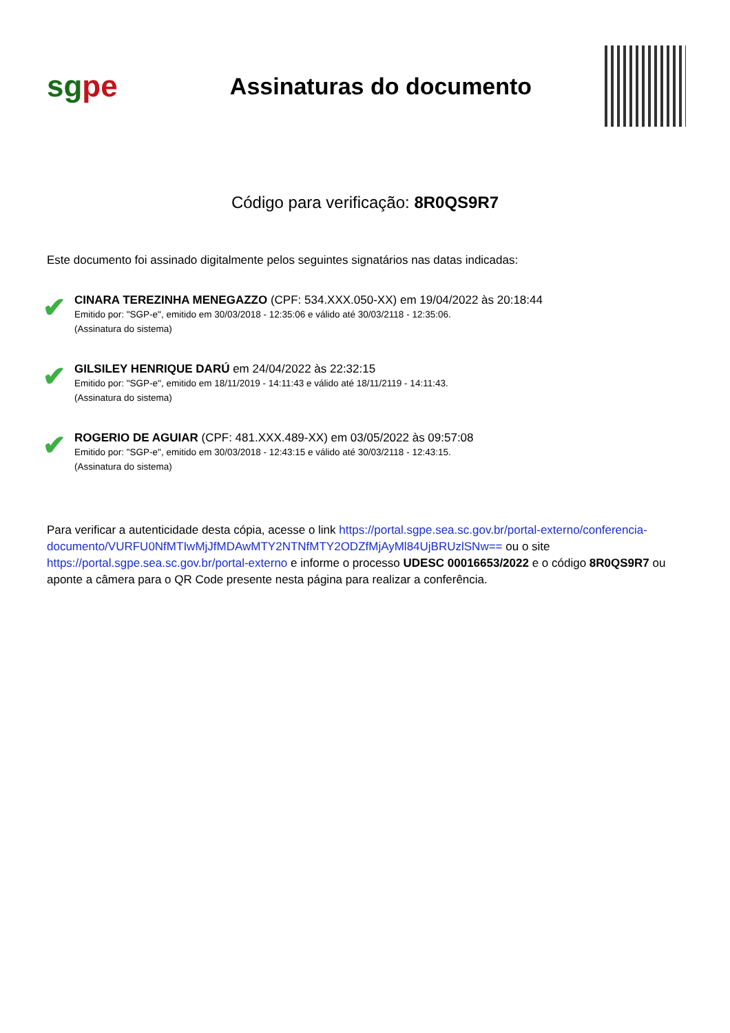sg pe
Assinaturas do documento
Código para verificação: 8R0QS9R7
Este documento foi assinado digitalmente pelos seguintes signatários nas datas indicadas:
✔
CINARA TEREZINHA MENEGAZZO (CPF: 534.XXX.050-XX) em 19/04/2022 às 20:18:44
Emitido por: "SGP-e", emitido em 30/03/2018 - 12:35:06 e válido até 30/03/2118 - 12:35:06.
(Assinatura do sistema)
✔
GILSILEY HENRIQUE DARÚ em 24/04/2022 às 22:32:15
Emitido por: "SGP-e", emitido em 18/11/2019 - 14:11:43 e válido até 18/11/2119 - 14:11:43.
(Assinatura do sistema)
✔
ROGERIO DE AGUIAR (CPF: 481.XXX.489-XX) em 03/05/2022 às 09:57:08
Emitido por: "SGP-e", emitido em 30/03/2018 - 12:43:15 e válido até 30/03/2118 - 12:43:15.
(Assinatura do sistema)
Para verificar a autenticidade desta cópia, acesse o link https://portal.sgpe.sea.sc.gov.br/portal-externo/conferencia-documento/VURFU0NfMTIwMjJfMDAwMTY2NTNfMTY2ODZfMjAyMl84UjBRUzlSNw== ou o site https://portal.sgpe.sea.sc.gov.br/portal-externo e informe o processo UDESC 00016653/2022 e o código 8R0QS9R7 ou aponte a câmera para o QR Code presente nesta página para realizar a conferência.